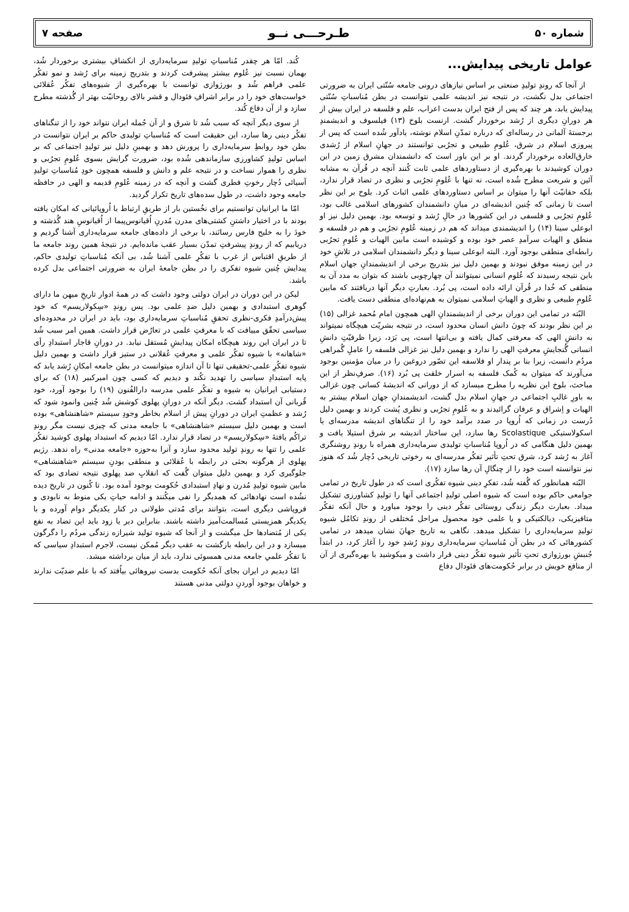شماره ۵۰ طـرحـــی نــو صفحه ۷
عوامل تاریخی پیدایش...
از آنجا که روندِ تولیدِ صنعتی بر اساس نیازهای درونی جامعه سُنّتی ایران به ضرورتی اجتماعی بدل نگشت، در نتیجه نیز اندیشه علمی نتوانست در بطن مُناسباتِ سُنّتی پیدایش یابد، هر چند که پس از فتح ایران بدست اعراب، علم و فلسفه در ایران بیش از هر دورانِ دیگری از رُشد برخوردار گشت. ارنست بلوخ (۱۳) فیلسوف و اندیشمندِ برجستهٔ آلمانی در رساله‌ای که درباره تمدّنِ اسلام نوشته، یادآور شُده است که پس از پیروزی اسلام در شرق، عُلومِ طبیعی و تجرُبی توانستند در جهانِ اسلام از رُشدی خارق‌العاده برخوردار گردند. او بر این باور است که دانشمندان مشرق زمین در این دوران کوشیدند با بهره‌گیری از دستاوردهای علمی ثابت کُنند آنچه در قُرآن به مشابه آئین و شریعت مطرح شُده است، نه تنها با عُلومِ تجرُبی و نظری در تضاد قرار ندارد، بلکه حقانیّت آنها را میتوان بر اساس دستاوردهای علمی اثبات کرد. بلوخ بر این نظر است تا زمانی که چُنین اندیشه‌ای در میانِ دانشمندان کشورهای اسلامی غالب بود، عُلومِ تجرُبی و فلسفی در این کشورها در حالِ رُشد و توسعه بود. بهمین دلیل نیز او ابوعلی سینا (۱۴) را اندیشمندی میداند که هم در زمینه عُلومِ تجرُبی و هم در فلسفه و منطق و الهیات سرآمدِ عصر خود بوده و کوشیده است مابین الهیات و عُلومِ تجرُبی رابطه‌ای منطقی بوجود آورد. البته ابوعلی سینا و دیگر دانشمندان اسلامی در تلاشِ خود در این زمینه موفق نبودند و بهمین دلیل نیز بتدریج برخی از اندیشمندانِ جهان اسلام باین نتیجه رسیدند که عُلوم انسانی نمیتوانند آن چهارچوبی باشند که بتوان به مدد آن به منطقی که خُدا در قُرآن ارائه داده است، پی بُرد. بعبارتِ دیگر آنها دریافتند که مابین عُلومِ طبیعی و نظری و الهیاتِ اسلامی نمیتوان به هم‌نهاده‌ای منطقی دست یافت.
البّته در تمامی این دوران برخی از اندیشمندانِ الهی همچون امام مُحمد غزالی (۱۵) بر این نظر بودند که چونَ دانش انسان محدود است، در نتیجه بشریّت هیچگاه نمیتواند به دانشِ الهی که معرفتی کمال یافته و بی‌انتها است، پی بَرَد، زیرا ظرفیّتِ دانشِ انسانی گُنجایشِ معرفتِ الهی را ندارد و بهمین دلیل نیز غزالی فلسفه را عاملِ گُمراهی مردُم دانست، زیرا بنا بر پندار او فلاسفه این تصّور دروغین را در میان مؤمنین بوجود می‌آورند که میتوان به کُمک فلسفه به اسرار خلقت پی بُرد (۱۶). صرفِ‌نظر از این مباحث، بلوخ این نظریه را مطرح میسازد که از دورانی که اندیشهٔ کسانی چون غزالی به باورِ غالبِ اجتماعی در جهانِ اسلام بدل گشت، اندیشمندانِ جهان اسلام بیشتر به الهیات و اِشراق و عرفان گرائیدند و به عُلومِ تجرُبی و نظری پُشت کردند و بهمین دلیل دُرست در زمانی که اُروپا در صدد برآمد خود را از تنگناهای اندیشه مدرسه‌ای یا اسکولاستیکی Scolastique رها سازد، این ساختار اندیشه بر شرق استیلا یافت و بهمین دلیل هنگامی که در اُروپا مُناسباتِ تولیدی سرمایه‌داری همراه با روندِ روشنگری آغاز به رُشد کرد، شرق تحتِ تأثیر تفکُر مدرسه‌ای به رخوتی تاریخی دُچار شُد که هنوز نیز نتوانسته است خود را از چنگالِ آن رها سازد (۱۷).
البّته همانطور که گُفته شُد، تفکرِ دینی شیوه تفکُری است که در طول تاریخ در تمامی جوامعی حاکم بوده است که شیوه اصلی تولیدِ اجتماعی آنها را تولیدِ کشاورزی تشکیل میداد. بعبارت دیگر زندگی روستائی تفکُر دینی را بوجود میاورد و حال آنکه تفکُر متافیزیکی، دیالکتیکی و یا علمی خود محصول مراحل مُختلفی از روندِ تکامُل شیوه تولیدِ سرمایه‌داری را تشکیل میدهد. نگاهی به تاریخ جهانَ نشان میدهد در تمامی کشورهائی که در بطن آن مُناسباتِ سرمایه‌داری روندِ رُشدِ خود را آغاز کرد، در ابتدأ جُنبشِ بورژوازی تحتِ تأثیر شیوه تفکُر دینی قرار داشت و میکوشید با بهره‌گیری از آن از منافع خویش در برابر حُکومت‌های فئودال دفاع
کُند. امّا هر چقدر مُناسباتِ تولیدِ سرمایه‌داری از انکشافِ بیشتری برخوردار شُد، بهمان نسبت نیز عُلوم بیشتر پیشرفت کردند و بتدریج زمینه برای رُشد و نمو تفکُر علمی فراهم شُد و بورژوازی توانست با بهره‌گیری از شیوه‌های تفکُر عُقلائی خواست‌های خود را در برابر اشرافِ فئودال و قشر بالای روحانیّت بهتر از گُذشته مطرح سازد و از آن دفاع کُند.
از سوی دیگر آنچه که سبب شُد تا شرق و از آن جُمله ایران نتواند خود را از تنگناهای تفکُر دینی رها سازد، این حقیقت است که مُناسباتِ تولیدی حاکم بر ایران نتوانست در بطن خود روابطِ سرمایه‌داری را پرورش دهد و بهمینِ دلیل نیز تولیدِ اجتماعی که بر اساس تولیدِ کشاورزی سازماندهی شُده بود، ضرورت گرایش بسوی عُلومِ تجرُبی و نظری را هموار نساخت و در نتیجه علم و دانش و فلسفه همچون خودِ مُناسباتِ تولیدِ آسیائی دُچار رخوتِ فطری گشت و آنچه که در زمینه عُلومِ قدیمه و الهی در حافظه جامعه وجود داشت، در طول سده‌های تاریخ تکرار گردید.
امّا ما ایرانیان توانستیم برای نخُستین بار از طریقِ ارتباط با اُروپائیانی که امکان یافته بودند با در اختیار داشتنِ کشتی‌های مدرن مُدرنِ اُقیانوس‌پیما از اُقیانوسِ هند گُذشته و خودَ را به خلیج فارس رسانَند، با برخی از داده‌های جامعه سرمایه‌داری آشنا گردیم و دریابیم که از روندِ پیشرفتِ تمدّن بسیار عقب مانده‌ایم. در نتیجهٔ همین روند جامعه ما از طریقِ اقتباس از غرب با تفکُرِ علمی آشنا شُد، بی آنکه مُناسباتِ تولیدی حاکم، پیدایش چُنین شیوه تفکری را در بطن جامعهٔ ایران به ضرورتی اجتماعی بدل کرده باشد.
لیکن در این دوران در ایران دولتی وجود داشت که در همهٔ ادوار تاریخِ میهن ما دارای گوهری استبدادی و بهمین دلیل ضدِ علمی بود. پس روندِ «سِکولاریسم» که خود پیش‌درآمدِ فکری-نظری تحققِ مُناسباتِ سرمایه‌داری بود، باید در ایران در محدوده‌ای سیاسی تحقّق مییافت که با معرفتِ علمی در تعارُض قرار داشت. همین امر سبب شُد تا در ایران این روند هیچگاه امکان پیدایشِ مُستقل نیابد. در دورانِ قاجار استبدادِ رأی «شاهانه» با شیوه تفکُر علمی و معرفتِ عُقلانی در ستیز قرار داشت و بهمین دلیل شیوه تفکُرِ علمی-تحقیقی تنها تا آن اندازه میتوانست در بطن جامعه امکانِ رُشد یابد که پایه استبدادِ سیاسی را تهدید نکُند و دیدیم که کسی چون امیرکبیر (۱۸) که برای دستیابی ایرانیان به شیوه و تفکُر علمی مدرسه دارالفُنون (۱۹) را بوجود آورد، خود قُربانی آن استبداد گشت. دیگر آنکه در دورانِ پهلوی کوشش شُد چُنین وانمود شود که رُشد و عظمتِ ایران در دورانِ پیش از اسلام بخاطر وجودِ سیستم «شاهنشاهی» بوده است و بهمین دلیل سیستم «شاهنشاهی» با جامعه مدنی که چیزی نیست مگر روندِ تراکُم یافتهٔ «سِکولاریسم» در تضاد قرار ندارد. امّا دیدیم که استبداد پهلوی کوشید تفکُر علمی را تنها به روندِ تولید محدود سازد و آنرا به‌حوزه «جامعه مدنی» راه ندهد. رژیم پهلوی از هرگونه بحثی در رابطه با عُقلائی و منطقی بودنِ سیستم «شاهنشاهی» جلوگیری کرد و بهمین دلیل میتوان گُفت که انقلابِ ضد پهلوی نتیجه تضادی بود که مابین شیوه تولیدِ مُدرن و نهادِ استبدادی حُکومت بوجود آمده بود. تا کُنون در تاریخ دیده نشُده است نهادهائی که همدیگر را نفی میکُنند و ادامه حیاتِ یکی منوط به نابودی و فروپاشی دیگری است، بتوانند برای مُدتی طولانی در کنار یکدیگر دوام آورده و با یکدیگر همزیستی مُسالمت‌آمیز داشته باشند. بنابراین دیر یا زود باید این تضاد به نفع یکی از مُتضادها حل میگشت و از آنجا که شیوه تولید شیرازه زندگی مردُم را دگرگون میسازد و در این رابطه بازگشت به عقب دیگر مُمکن نیست، لاجرم استبدادِ سیاسی که با تفکُر علمیِ جامعه مدنی همسوئی ندارد، باید از میان برداشته میشد.
امّا دیدیم در ایران بجای آنکه حُکومت بدست نیروهائی بیاُفتد که با علم ضدیّت ندارند و خواهان بوجود آوردنِ دولتی مدنی هستند